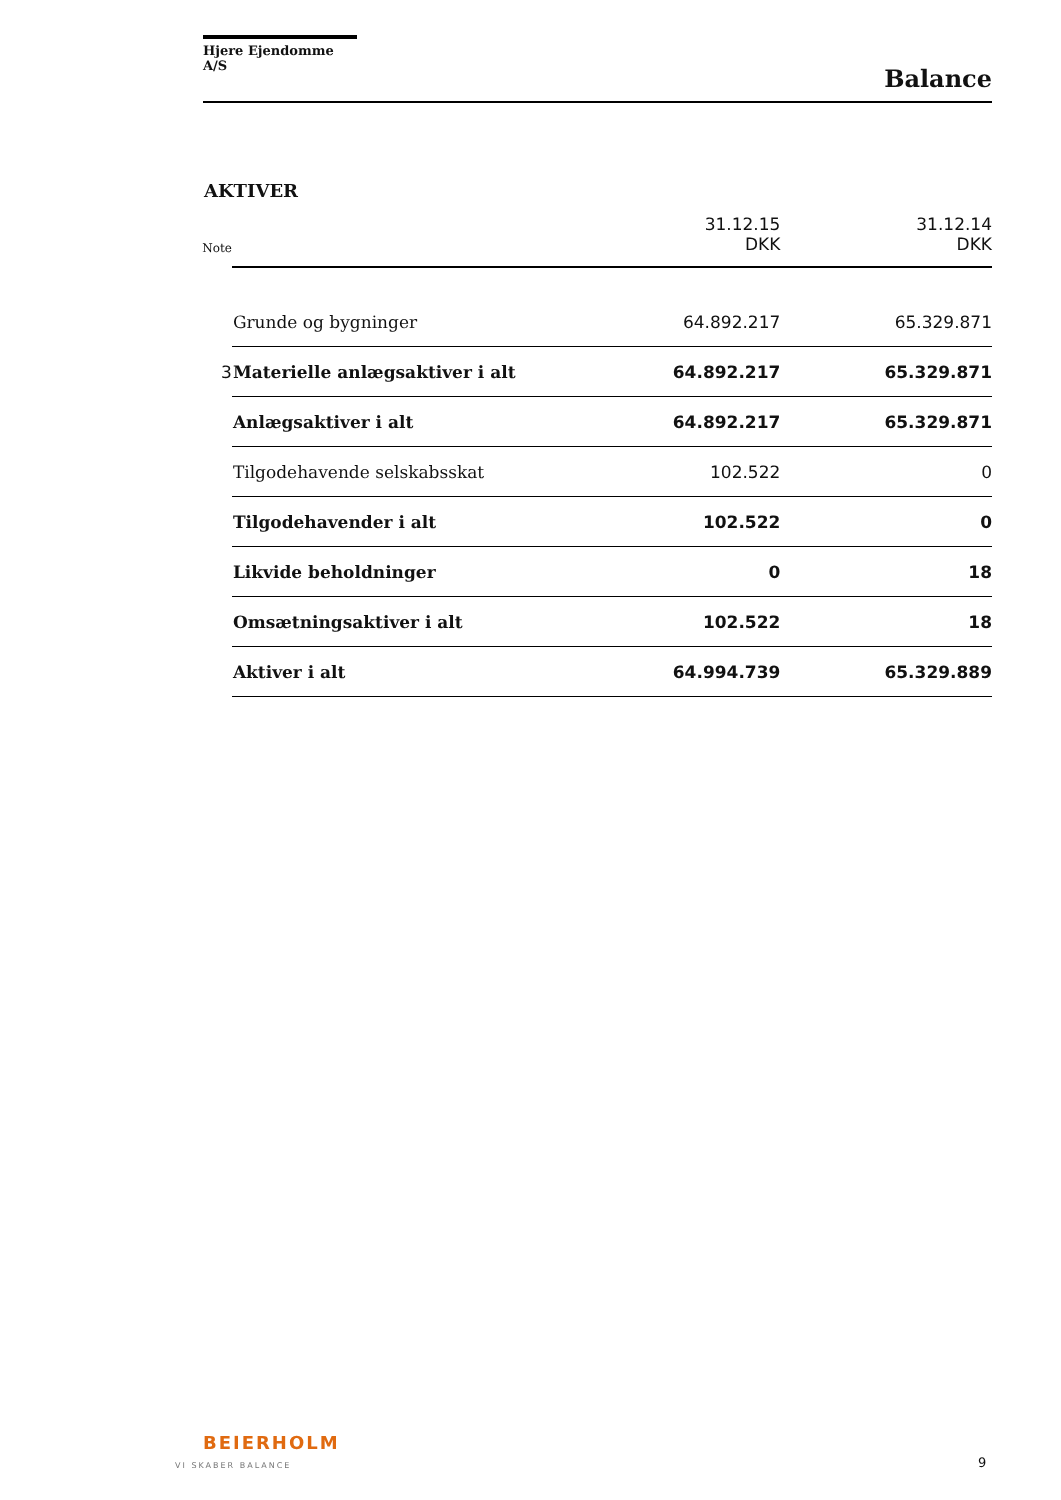Hjere Ejendomme A/S
Balance
AKTIVER
| Note | | 31.12.15 DKK | 31.12.14 DKK |
| --- | --- | --- | --- |
| | Grunde og bygninger | 64.892.217 | 65.329.871 |
| 3 | Materielle anlægsaktiver i alt | 64.892.217 | 65.329.871 |
| | Anlægsaktiver i alt | 64.892.217 | 65.329.871 |
| | Tilgodehavende selskabsskat | 102.522 | 0 |
| | Tilgodehavender i alt | 102.522 | 0 |
| | Likvide beholdninger | 0 | 18 |
| | Omsætningsaktiver i alt | 102.522 | 18 |
| | Aktiver i alt | 64.994.739 | 65.329.889 |
BEIERHOLM
VI SKABER BALANCE
9